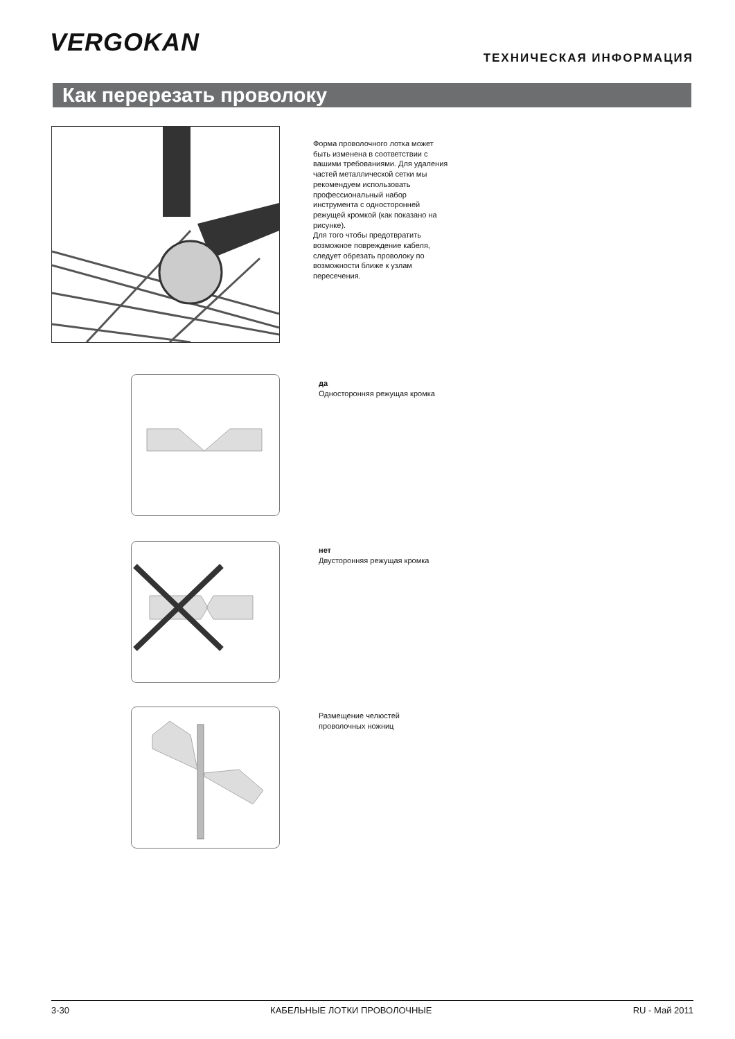VERGOKAN
ТЕХНИЧЕСКАЯ ИНФОРМАЦИЯ
Как перерезать проволоку
Форма проволочного лотка может быть изменена в соответствии с вашими требованиями. Для удаления частей металлической сетки мы рекомендуем использовать профессиональный набор инструмента с односторонней режущей кромкой (как показано на рисунке).
Для того чтобы предотвратить возможное повреждение кабеля, следует обрезать проволоку по возможности ближе к узлам пересечения.
да
Односторонняя режущая кромка
нет
Двусторонняя режущая кромка
Размещение челюстей
проволочных ножниц
3-30 КАБЕЛЬНЫЕ ЛОТКИ ПРОВОЛОЧНЫЕ RU - Май 2011